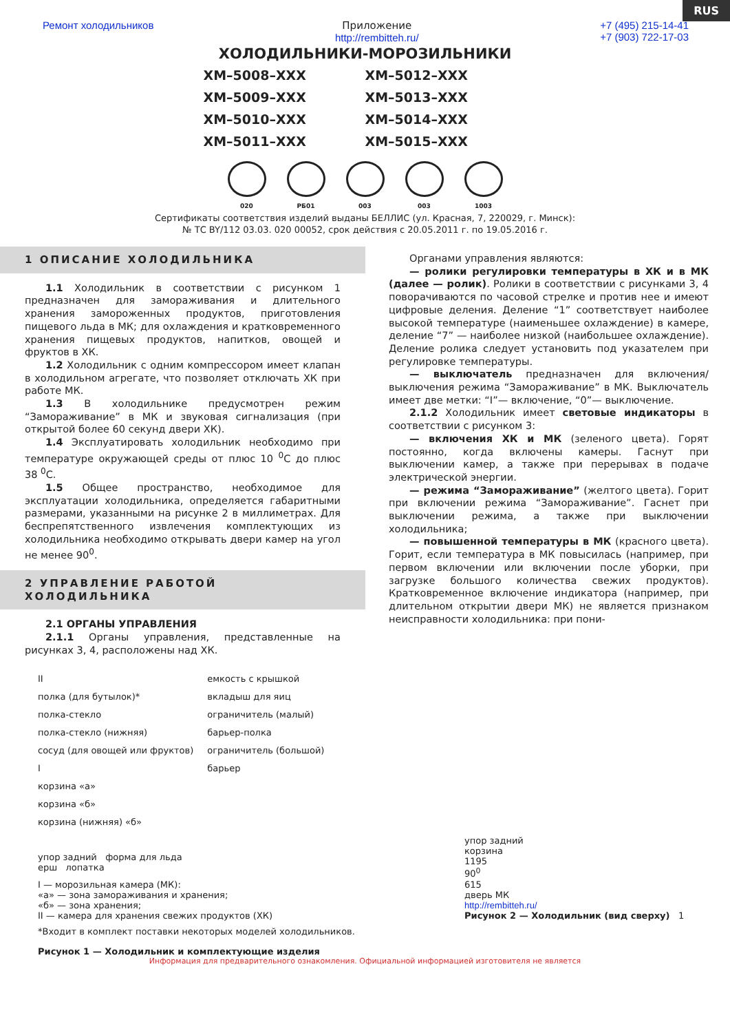RUS
Ремонт холодильников Приложение
http://rembitteh.ru/
+7 (495) 215-14-41
+7 (903) 722-17-03
ХОЛОДИЛЬНИКИ-МОРОЗИЛЬНИКИ
ХМ–5008–ХХХ
ХМ–5012–ХХХ
ХМ–5009–ХХХ
ХМ–5013–ХХХ
ХМ–5010–ХХХ
ХМ–5014–ХХХ
ХМ–5011–ХХХ
ХМ–5015–ХХХ
020 РБ01 003 003 1003
Сертификаты соответствия изделий выданы БЕЛЛИС (ул. Красная, 7, 220029, г. Минск):
№ ТС BY/112 03.03. 020 00052, срок действия с 20.05.2011 г. по 19.05.2016 г.
1 ОПИСАНИЕ ХОЛОДИЛЬНИКА
1.1 Холодильник в соответствии с рисунком 1 предназначен для замораживания и длительного хранения замороженных продуктов, приготовления пищевого льда в МК; для охлаждения и кратковременного хранения пищевых продуктов, напитков, овощей и фруктов в ХК.
1.2 Холодильник с одним компрессором имеет клапан в холодильном агрегате, что позволяет отключать ХК при работе МК.
1.3 В холодильнике предусмотрен режим “Замораживание” в МК и звуковая сигнализация (при открытой более 60 секунд двери ХК).
1.4 Эксплуатировать холодильник необходимо при температуре окружающей среды от плюс 10 <sup>0</sup>С до плюс 38 <sup>0</sup>С.
1.5 Общее пространство, необходимое для эксплуатации холодильника, определяется габаритными размерами, указанными на рисунке 2 в миллиметрах. Для беспрепятственного извлечения комплектующих из холодильника необходимо открывать двери камер на угол не менее 90<sup>0</sup>.
2 УПРАВЛЕНИЕ РАБОТОЙ ХОЛОДИЛЬНИКА
2.1 ОРГАНЫ УПРАВЛЕНИЯ
2.1.1 Органы управления, представленные на рисунках 3, 4, расположены над ХК.
Органами управления являются:
— ролики регулировки температуры в ХК и в МК (далее — ролик). Ролики в соответствии с рисунками 3, 4 поворачиваются по часовой стрелке и против нее и имеют цифровые деления. Деление “1” соответствует наиболее высокой температуре (наименьшее охлаждение) в камере, деление “7” — наиболее низкой (наибольшее охлаждение). Деление ролика следует установить под указателем при регулировке температуры.
— выключатель предназначен для включения/выключения режима “Замораживание” в МК. Выключатель имеет две метки: “I”— включение, “0”— выключение.
2.1.2 Холодильник имеет световые индикаторы в соответствии с рисунком 3:
— включения ХК и МК (зеленого цвета). Горят постоянно, когда включены камеры. Гаснут при выключении камер, а также при перерывах в подаче электрической энергии.
— режима “Замораживание” (желтого цвета). Горит при включении режима “Замораживание”. Гаснет при выключении режима, а также при выключении холодильника;
— повышенной температуры в МК (красного цвета). Горит, если температура в МК повысилась (например, при первом включении или включении после уборки, при загрузке большого количества свежих продуктов). Кратковременное включение индикатора (например, при длительном открытии двери МК) не является признаком неисправности холодильника: при пони-
II
полка (для бутылок)*
полка-стекло
полка-стекло (нижняя)
сосуд (для овощей или фруктов)
I
корзина «а»
корзина «б»
корзина (нижняя) «б»
емкость с крышкой
вкладыш для яиц
ограничитель (малый)
барьер-полка
ограничитель (большой)
барьер
упор задний форма для льда
ерш лопатка
I — морозильная камера (МК):
«а» — зона замораживания и хранения;
«б» — зона хранения;
II — камера для хранения свежих продуктов (ХК)
*Входит в комплект поставки некоторых моделей холодильников.
Рисунок 1 — Холодильник и комплектующие изделия
упор задний
корзина
1195
90<sup>0</sup>
615
дверь МК
http://rembitteh.ru/
Рисунок 2 — Холодильник (вид сверху) 1
Информация для предварительного ознакомления. Официальной информацией изготовителя не является